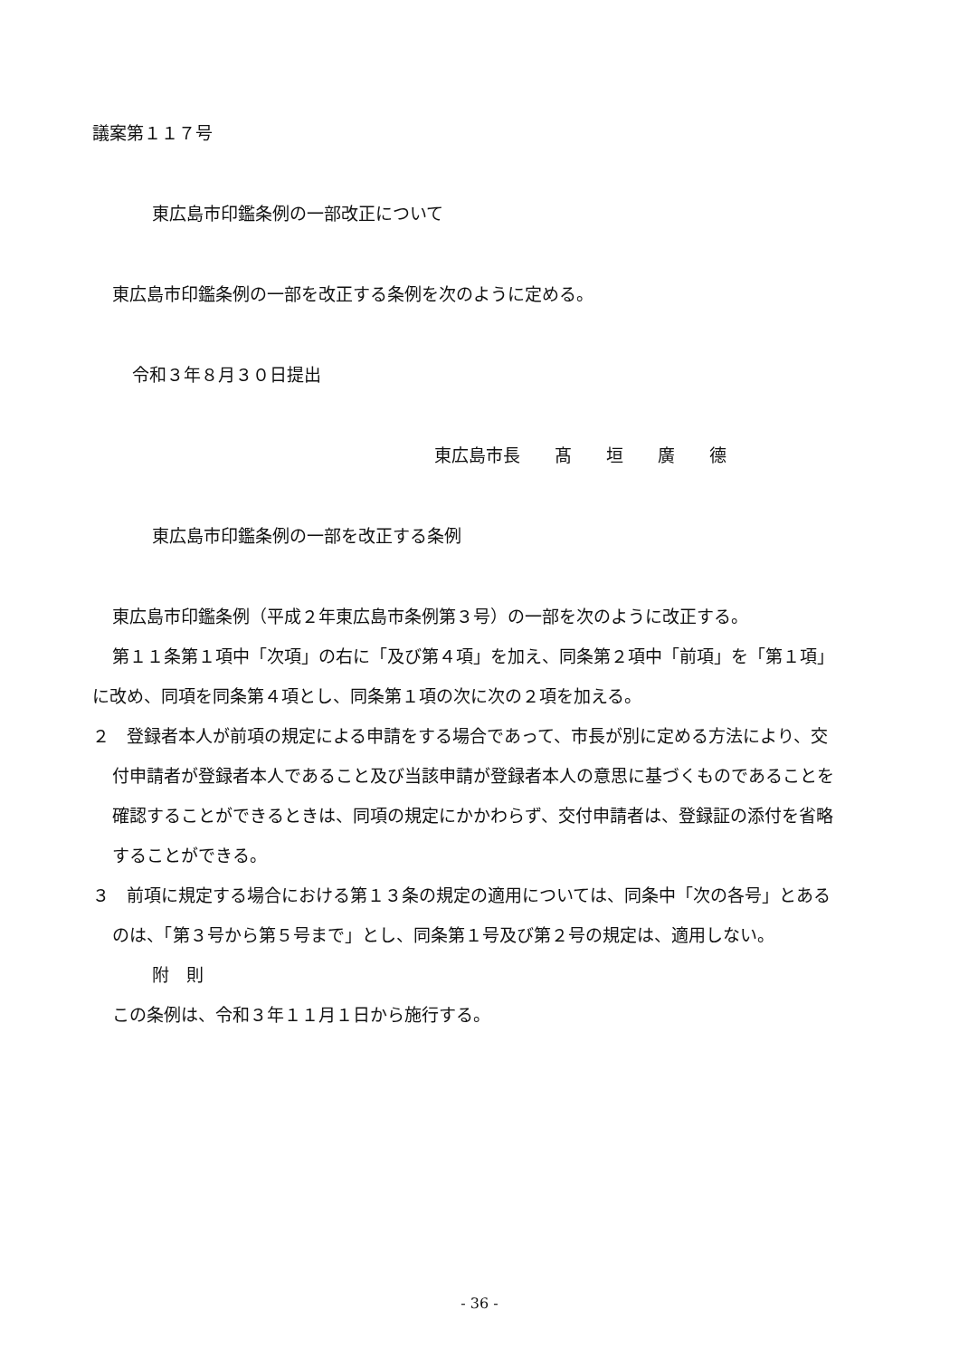議案第１１７号
東広島市印鑑条例の一部改正について
東広島市印鑑条例の一部を改正する条例を次のように定める。
令和３年８月３０日提出
東広島市長　　髙　　垣　　廣　　德
東広島市印鑑条例の一部を改正する条例
東広島市印鑑条例（平成２年東広島市条例第３号）の一部を次のように改正する。
第１１条第１項中「次項」の右に「及び第４項」を加え、同条第２項中「前項」を「第１項」に改め、同項を同条第４項とし、同条第１項の次に次の２項を加える。
２　登録者本人が前項の規定による申請をする場合であって、市長が別に定める方法により、交付申請者が登録者本人であること及び当該申請が登録者本人の意思に基づくものであることを確認することができるときは、同項の規定にかかわらず、交付申請者は、登録証の添付を省略することができる。
３　前項に規定する場合における第１３条の規定の適用については、同条中「次の各号」とあるのは、「第３号から第５号まで」とし、同条第１号及び第２号の規定は、適用しない。
附　則
この条例は、令和３年１１月１日から施行する。
- 36 -